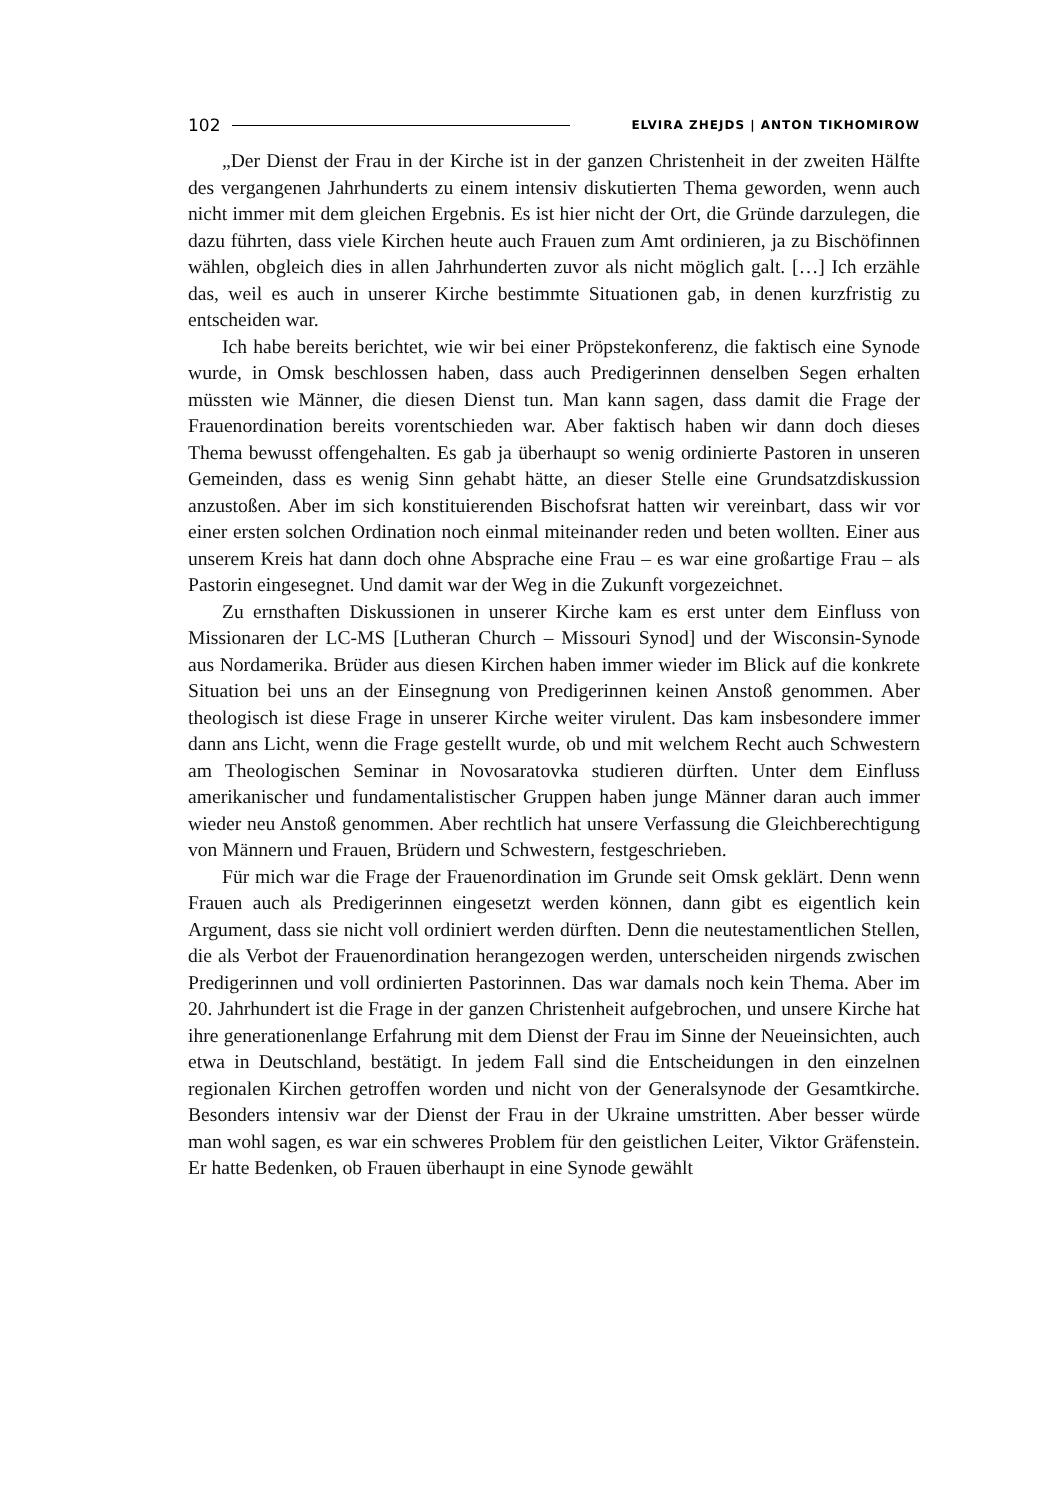102 ELVIRA ZHEJDS | ANTON TIKHOMIROW
„Der Dienst der Frau in der Kirche ist in der ganzen Christenheit in der zweiten Hälfte des vergangenen Jahrhunderts zu einem intensiv diskutierten Thema geworden, wenn auch nicht immer mit dem gleichen Ergebnis. Es ist hier nicht der Ort, die Gründe darzulegen, die dazu führten, dass viele Kirchen heute auch Frauen zum Amt ordinieren, ja zu Bischöfinnen wählen, obgleich dies in allen Jahrhunderten zuvor als nicht möglich galt. […] Ich erzähle das, weil es auch in unserer Kirche bestimmte Situationen gab, in denen kurzfristig zu entscheiden war.
Ich habe bereits berichtet, wie wir bei einer Pröpstekonferenz, die faktisch eine Synode wurde, in Omsk beschlossen haben, dass auch Predigerinnen denselben Segen erhalten müssten wie Männer, die diesen Dienst tun. Man kann sagen, dass damit die Frage der Frauenordination bereits vorentschieden war. Aber faktisch haben wir dann doch dieses Thema bewusst offengehalten. Es gab ja überhaupt so wenig ordinierte Pastoren in unseren Gemeinden, dass es wenig Sinn gehabt hätte, an dieser Stelle eine Grundsatzdiskussion anzustoßen. Aber im sich konstituierenden Bischofsrat hatten wir vereinbart, dass wir vor einer ersten solchen Ordination noch einmal miteinander reden und beten wollten. Einer aus unserem Kreis hat dann doch ohne Absprache eine Frau – es war eine großartige Frau – als Pastorin eingesegnet. Und damit war der Weg in die Zukunft vorgezeichnet.
Zu ernsthaften Diskussionen in unserer Kirche kam es erst unter dem Einfluss von Missionaren der LC-MS [Lutheran Church – Missouri Synod] und der Wisconsin-Synode aus Nordamerika. Brüder aus diesen Kirchen haben immer wieder im Blick auf die konkrete Situation bei uns an der Einsegnung von Predigerinnen keinen Anstoß genommen. Aber theologisch ist diese Frage in unserer Kirche weiter virulent. Das kam insbesondere immer dann ans Licht, wenn die Frage gestellt wurde, ob und mit welchem Recht auch Schwestern am Theologischen Seminar in Novosaratovka studieren dürften. Unter dem Einfluss amerikanischer und fundamentalistischer Gruppen haben junge Männer daran auch immer wieder neu Anstoß genommen. Aber rechtlich hat unsere Verfassung die Gleichberechtigung von Männern und Frauen, Brüdern und Schwestern, festgeschrieben.
Für mich war die Frage der Frauenordination im Grunde seit Omsk geklärt. Denn wenn Frauen auch als Predigerinnen eingesetzt werden können, dann gibt es eigentlich kein Argument, dass sie nicht voll ordiniert werden dürften. Denn die neutestamentlichen Stellen, die als Verbot der Frauenordination herangezogen werden, unterscheiden nirgends zwischen Predigerinnen und voll ordinierten Pastorinnen. Das war damals noch kein Thema. Aber im 20. Jahrhundert ist die Frage in der ganzen Christenheit aufgebrochen, und unsere Kirche hat ihre generationenlange Erfahrung mit dem Dienst der Frau im Sinne der Neueinsichten, auch etwa in Deutschland, bestätigt. In jedem Fall sind die Entscheidungen in den einzelnen regionalen Kirchen getroffen worden und nicht von der Generalsynode der Gesamtkirche. Besonders intensiv war der Dienst der Frau in der Ukraine umstritten. Aber besser würde man wohl sagen, es war ein schweres Problem für den geistlichen Leiter, Viktor Gräfenstein. Er hatte Bedenken, ob Frauen überhaupt in eine Synode gewählt